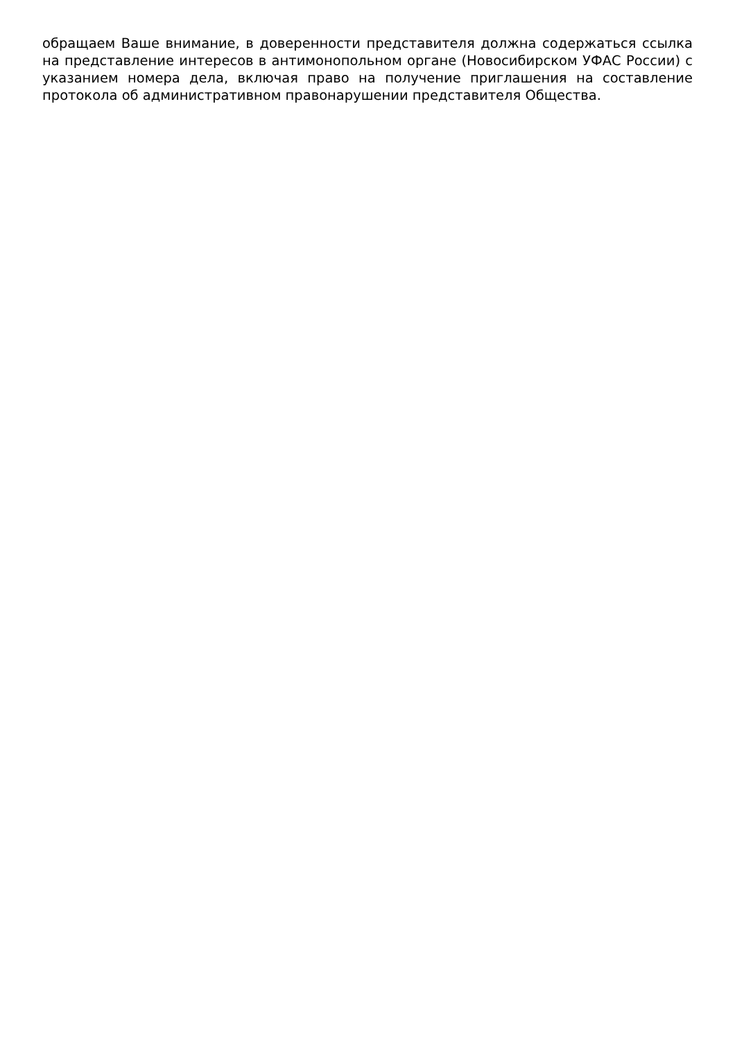обращаем Ваше внимание, в доверенности представителя должна содержаться ссылка на представление интересов в антимонопольном органе (Новосибирском УФАС России) с указанием номера дела, включая право на получение приглашения на составление протокола об административном правонарушении представителя Общества.